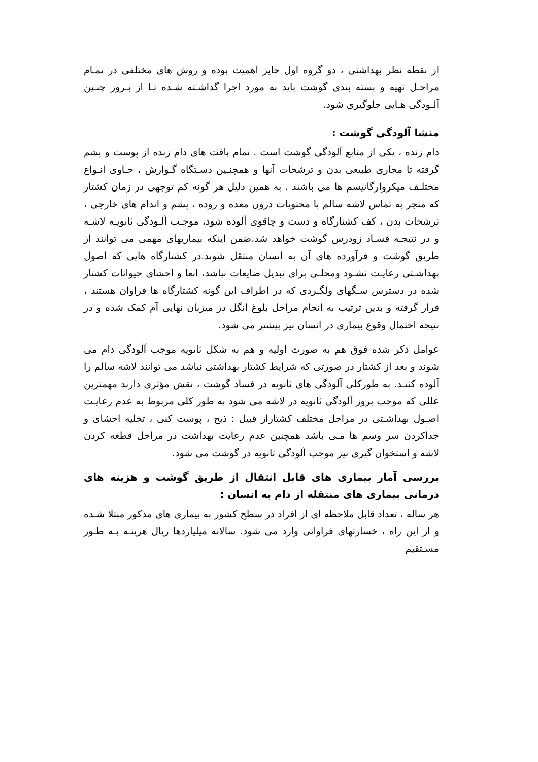از نقطه نظر بهداشتی ، دو گروه اول حایز اهمیت بوده و روش های مختلفی در تمـام مراحـل تهیه و بسته بندی گوشت باید به مورد اجرا گذاشـته شـده تـا از بـروز چنـین آلـودگی هـایی جلوگیری شود.
منشا آلودگی گوشت :
دام زنده ، یکی از منابع آلودگی گوشت است . تمام بافت های دام زنده از پوست و پشم گرفته تا مجاری طبیعی بدن و ترشحات آنها و همچنـین دسـتگاه گـوارش ، حـاوی انـواع مختلـف میکروارگانیسم ها می باشند . به همین دلیل هر گونه کم توجهی در زمان کشتار که منجر به تماس لاشه سالم با محتویات درون معده و روده ، پشم و اندام های خارجی ، ترشحات بدن ، کف کشتارگاه و دست و چاقوی آلوده شود، موجـب آلـودگی ثانویـه لاشـه و در نتیجـه فسـاد زودرس گوشت خواهد شد.ضمن اینکه بیماریهای مهمی می توانند از طریق گوشت و فرآورده های آن به انسان منتقل شوند.در کشتارگاه هایی که اصول بهداشـتی رعایـت نشـود ومحلـی برای تبدیل ضایعات نباشد، انعا و احشای حیوانات کشتار شده در دسترس سـگهای ولگـردی که در اطراف این گونه کشتارگاه ها فراوان هستند ، قرار گرفته و بدین ترتیب به انجام مراحل بلوغ انگل در میزبان نهایی آم کمک شده و در نتیجه احتمال وقوع بیماری در انسان نیز بیشتر می شود.
عوامل ذکر شده فوق هم به صورت اولیه و هم به شکل ثانویه موجب آلودگی دام می شوند و بعد از کشتار در صورتی که شرایط کشتار بهداشتی نباشد می توانند لاشه سالم را آلوده کننـد. به طورکلی آلودگی های ثانویه در فساد گوشت ، نقش مؤثری دارند مهمترین عللی که موجب بروز آلودگی ثانویه در لاشه می شود به طور کلی مربوط به عدم رعایـت اصـول بهداشـتی در مراحل مختلف کشتاراز قبیل : ذبح ، پوست کنی ، تخلیه احشای و جداکردن سر وسم ها مـی باشد همچنین عدم رعایت بهداشت در مراحل قطعه کردن لاشه و استخوان گیری نیز موجب آلودگی ثانویه در گوشت می شود.
بررسی آمار بیماری های قابل انتقال از طریق گوشت و هزینه های درمانی بیماری های منتقله از دام به انسان :
هر ساله ، تعداد قابل ملاحظه ای از افراد در سطح کشور به بیماری های مذکور مبتلا شـده و از این راه ، خسارتهای فراوانی وارد می شود. سالانه میلیاردها ریال هزینـه بـه طـور مسـتقیم